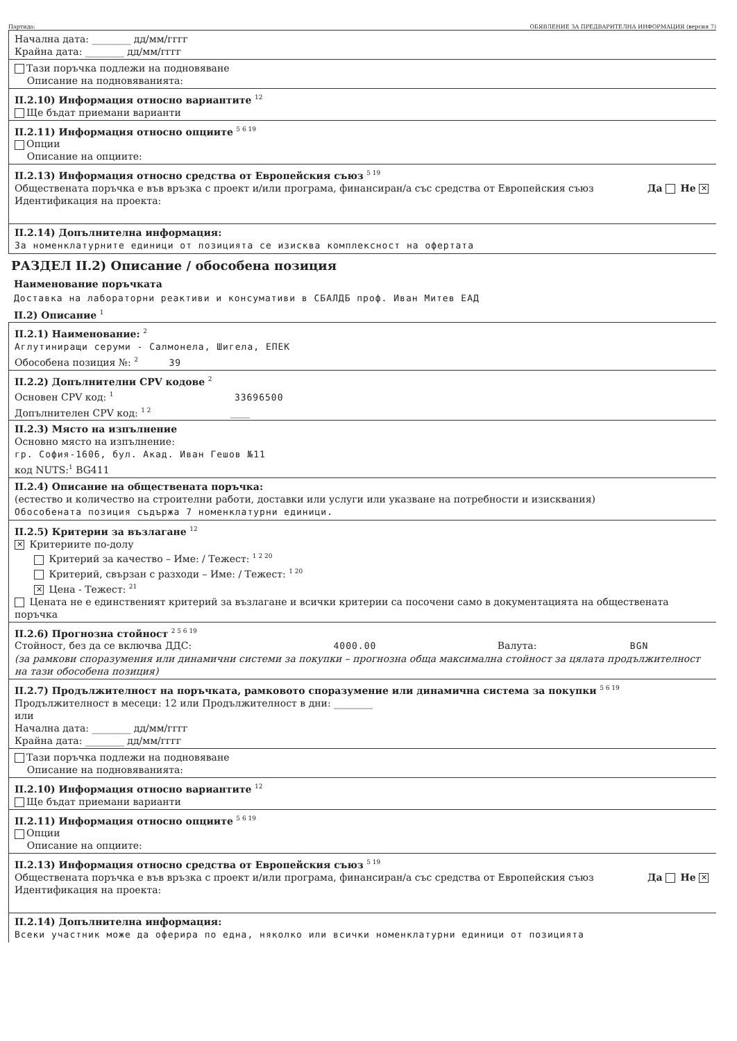Партида: ОБЯВЛЕНИЕ ЗА ПРЕДВАРИТЕЛНА ИНФОРМАЦИЯ (версия 7)
Начална дата: ________ дд/мм/гггг
Крайна дата: ________ дд/мм/гггг
Тази поръчка подлежи на подновяване
Описание на подновяванията:
II.2.10) Информация относно вариантите <sup>12</sup>
Ще бъдат приемани варианти
II.2.11) Информация относно опциите <sup>5 6 19</sup>
Опции
Описание на опциите:
II.2.13) Информация относно средства от Европейския съюз <sup>5 19</sup>
Да Не ✕ Обществената поръчка е във връзка с проект и/или програма, финансиран/а със средства от Европейския съюз
Идентификация на проекта:
II.2.14) Допълнителна информация:
За номенклатурните единици от позицията се изисква комплексност на офертата
РАЗДЕЛ II.2) Описание / обособена позиция
Наименование поръчката
Доставка на лабораторни реактиви и консумативи в СБАЛДБ проф. Иван Митев ЕАД
II.2) Описание <sup>1</sup>
II.2.1) Наименование: <sup>2</sup>
Аглутиниращи серуми - Салмонела, Шигела, ЕПЕК
Обособена позиция №: <sup>2</sup> 39
II.2.2) Допълнителни CPV кодове <sup>2</sup>
Основен CPV код: <sup>1</sup> 33696500
Допълнителен CPV код: <sup>1 2</sup> ____
II.2.3) Място на изпълнение
Основно място на изпълнение:
гр. София-1606, бул. Акад. Иван Гешов №11
код NUTS:<sup>1</sup> BG411
II.2.4) Описание на обществената поръчка:
(естество и количество на строителни работи, доставки или услуги или указване на потребности и изисквания)
Обособената позиция съдържа 7 номенклатурни единици.
II.2.5) Критерии за възлагане <sup>12</sup>
✕ Критериите по-долу
Критерий за качество – Име: / Тежест: <sup>1 2 20</sup>
Критерий, свързан с разходи – Име: / Тежест: <sup>1 20</sup>
✕ Цена - Тежест: <sup>21</sup>
Цената не е единственият критерий за възлагане и всички критерии са посочени само в документацията на обществената поръчка
II.2.6) Прогнозна стойност <sup>2 5 6 19</sup>
Стойност, без да се включва ДДС: 4000.00 Валута: BGN
(за рамкови споразумения или динамични системи за покупки – прогнозна обща максимална стойност за цялата продължителност на тази обособена позиция)
II.2.7) Продължителност на поръчката, рамковото споразумение или динамична система за покупки <sup>5 6 19</sup>
Продължителност в месеци: 12 или Продължителност в дни: ________
или
Начална дата: ________ дд/мм/гггг
Крайна дата: ________ дд/мм/гггг
Тази поръчка подлежи на подновяване
Описание на подновяванията:
II.2.10) Информация относно вариантите <sup>12</sup>
Ще бъдат приемани варианти
II.2.11) Информация относно опциите <sup>5 6 19</sup>
Опции
Описание на опциите:
II.2.13) Информация относно средства от Европейския съюз <sup>5 19</sup>
Да Не ✕ Обществената поръчка е във връзка с проект и/или програма, финансиран/а със средства от Европейския съюз
Идентификация на проекта:
II.2.14) Допълнителна информация:
Всеки участник може да оферира по една, няколко или всички номенклатурни единици от позицията